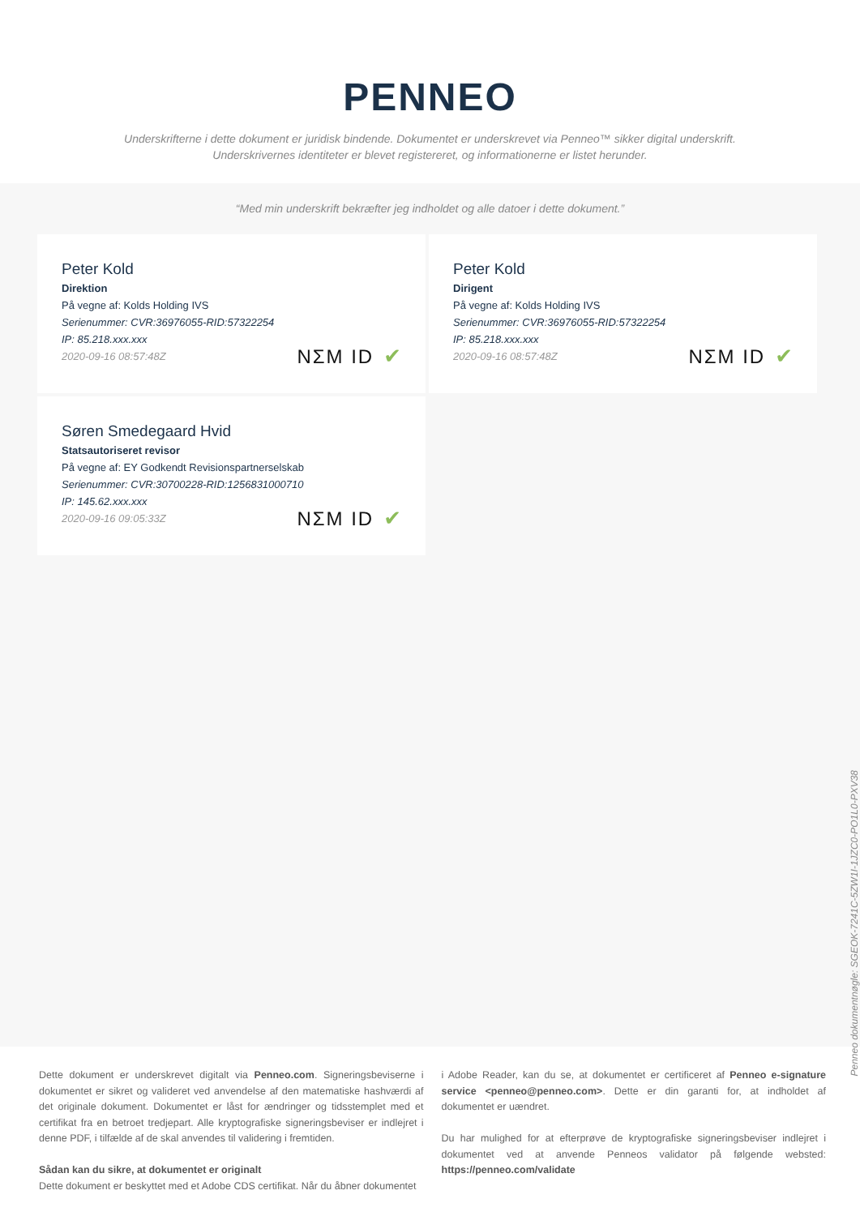PENNEO
Underskrifterne i dette dokument er juridisk bindende. Dokumentet er underskrevet via Penneo™ sikker digital underskrift.
Underskrivernes identiteter er blevet registereret, og informationerne er listet herunder.
“Med min underskrift bekræfter jeg indholdet og alle datoer i dette dokument.”
Peter Kold
Direktion
På vegne af: Kolds Holding IVS
Serienummer: CVR:36976055-RID:57322254
IP: 85.218.xxx.xxx
2020-09-16 08:57:48Z
NΣM ID ✔
Peter Kold
Dirigent
På vegne af: Kolds Holding IVS
Serienummer: CVR:36976055-RID:57322254
IP: 85.218.xxx.xxx
2020-09-16 08:57:48Z
NΣM ID ✔
Søren Smedegaard Hvid
Statsautoriseret revisor
På vegne af: EY Godkendt Revisionspartnerselskab
Serienummer: CVR:30700228-RID:1256831000710
IP: 145.62.xxx.xxx
2020-09-16 09:05:33Z
NΣM ID ✔
Penneo dokumentnøgle: SGEOK-7241C-5ZW1I-1JZC0-PO1L0-PXV38
Dette dokument er underskrevet digitalt via Penneo.com. Signeringsbeviserne i dokumentet er sikret og valideret ved anvendelse af den matematiske hashværdi af det originale dokument. Dokumentet er låst for ændringer og tidsstemplet med et certifikat fra en betroet tredjepart. Alle kryptografiske signeringsbeviser er indlejret i denne PDF, i tilfælde af de skal anvendes til validering i fremtiden.
Sådan kan du sikre, at dokumentet er originalt
Dette dokument er beskyttet med et Adobe CDS certifikat. Når du åbner dokumentet
i Adobe Reader, kan du se, at dokumentet er certificeret af Penneo e-signature service <penneo@penneo.com>. Dette er din garanti for, at indholdet af dokumentet er uændret.
Du har mulighed for at efterprøve de kryptografiske signeringsbeviser indlejret i dokumentet ved at anvende Penneos validator på følgende websted: https://penneo.com/validate